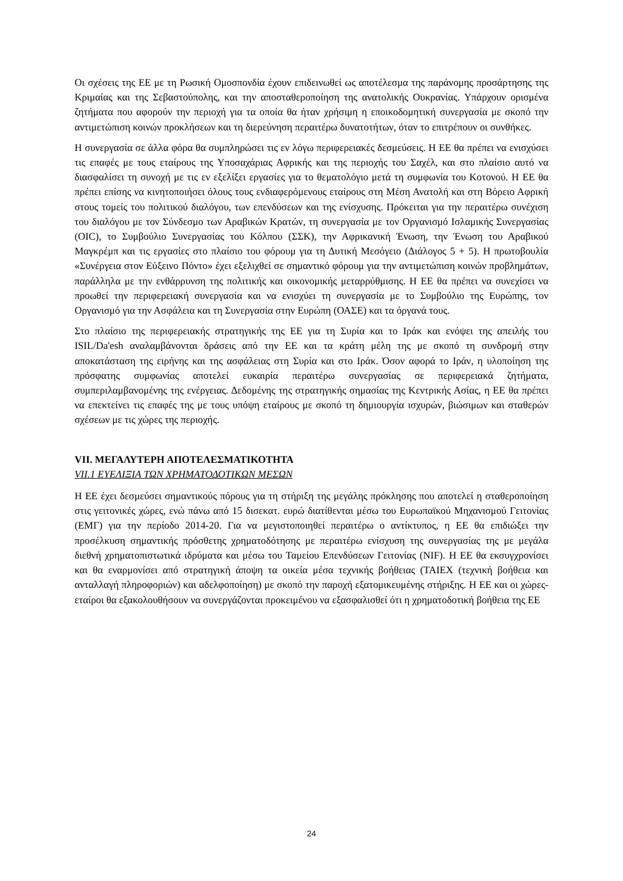Οι σχέσεις της ΕΕ με τη Ρωσική Ομοσπονδία έχουν επιδεινωθεί ως αποτέλεσμα της παράνομης προσάρτησης της Κριμαίας και της Σεβαστούπολης, και την αποσταθεροποίηση της ανατολικής Ουκρανίας. Υπάρχουν ορισμένα ζητήματα που αφορούν την περιοχή για τα οποία θα ήταν χρήσιμη η εποικοδομητική συνεργασία με σκοπό την αντιμετώπιση κοινών προκλήσεων και τη διερεύνηση περαιτέρω δυνατοτήτων, όταν το επιτρέπουν οι συνθήκες.
Η συνεργασία σε άλλα φόρα θα συμπληρώσει τις εν λόγω περιφερειακές δεσμεύσεις. Η ΕΕ θα πρέπει να ενισχύσει τις επαφές με τους εταίρους της Υποσαχάριας Αφρικής και της περιοχής του Σαχέλ, και στο πλαίσιο αυτό να διασφαλίσει τη συνοχή με τις εν εξελίξει εργασίες για το θεματολόγιο μετά τη συμφωνία του Κοτονού. Η ΕΕ θα πρέπει επίσης να κινητοποιήσει όλους τους ενδιαφερόμενους εταίρους στη Μέση Ανατολή και στη Βόρειο Αφρική στους τομείς του πολιτικού διαλόγου, των επενδύσεων και της ενίσχυσης. Πρόκειται για την περαιτέρω συνέχιση του διαλόγου με τον Σύνδεσμο των Αραβικών Κρατών, τη συνεργασία με τον Οργανισμό Ισλαμικής Συνεργασίας (OIC), το Συμβούλιο Συνεργασίας του Κόλπου (ΣΣΚ), την Αφρικανική Ένωση, την Ένωση του Αραβικού Μαγκρέμπ και τις εργασίες στο πλαίσιο του φόρουμ για τη Δυτική Μεσόγειο (Διάλογος 5 + 5). Η πρωτοβουλία «Συνέργεια στον Εύξεινο Πόντο» έχει εξελιχθεί σε σημαντικό φόρουμ για την αντιμετώπιση κοινών προβλημάτων, παράλληλα με την ενθάρρυνση της πολιτικής και οικονομικής μεταρρύθμισης. Η ΕΕ θα πρέπει να συνεχίσει να προωθεί την περιφερειακή συνεργασία και να ενισχύει τη συνεργασία με το Συμβούλιο της Ευρώπης, τον Οργανισμό για την Ασφάλεια και τη Συνεργασία στην Ευρώπη (ΟΑΣΕ) και τα όργανά τους.
Στο πλαίσιο της περιφερειακής στρατηγικής της ΕΕ για τη Συρία και το Ιράκ και ενόψει της απειλής του ISIL/Da'esh αναλαμβάνονται δράσεις από την ΕΕ και τα κράτη μέλη της με σκοπό τη συνδρομή στην αποκατάσταση της ειρήνης και της ασφάλειας στη Συρία και στο Ιράκ. Όσον αφορά το Ιράν, η υλοποίηση της πρόσφατης συμφωνίας αποτελεί ευκαιρία περαιτέρω συνεργασίας σε περιφερειακά ζητήματα, συμπεριλαμβανομένης της ενέργειας. Δεδομένης της στρατηγικής σημασίας της Κεντρικής Ασίας, η ΕΕ θα πρέπει να επεκτείνει τις επαφές της με τους υπόψη εταίρους με σκοπό τη δημιουργία ισχυρών, βιώσιμων και σταθερών σχέσεων με τις χώρες της περιοχής.
VII. ΜΕΓΑΛΥΤΕΡΗ ΑΠΟΤΕΛΕΣΜΑΤΙΚΟΤΗΤΑ
VII.1 ΕΥΕΛΙΞΙΑ ΤΩΝ ΧΡΗΜΑΤΟΔΟΤΙΚΩΝ ΜΕΣΩΝ
Η ΕΕ έχει δεσμεύσει σημαντικούς πόρους για τη στήριξη της μεγάλης πρόκλησης που αποτελεί η σταθεροποίηση στις γειτονικές χώρες, ενώ πάνω από 15 δισεκατ. ευρώ διατίθενται μέσω του Ευρωπαϊκού Μηχανισμού Γειτονίας (ΕΜΓ) για την περίοδο 2014-20. Για να μεγιστοποιηθεί περαιτέρω ο αντίκτυπος, η ΕΕ θα επιδιώξει την προσέλκυση σημαντικής πρόσθετης χρηματοδότησης με περαιτέρω ενίσχυση της συνεργασίας της με μεγάλα διεθνή χρηματοπιστωτικά ιδρύματα και μέσω του Ταμείου Επενδύσεων Γειτονίας (NIF). Η ΕΕ θα εκσυγχρονίσει και θα εναρμονίσει από στρατηγική άποψη τα οικεία μέσα τεχνικής βοήθειας (TAIEX (τεχνική βοήθεια και ανταλλαγή πληροφοριών) και αδελφοποίηση) με σκοπό την παροχή εξατομικευμένης στήριξης. Η ΕΕ και οι χώρες-εταίροι θα εξακολουθήσουν να συνεργάζονται προκειμένου να εξασφαλισθεί ότι η χρηματοδοτική βοήθεια της ΕΕ
24